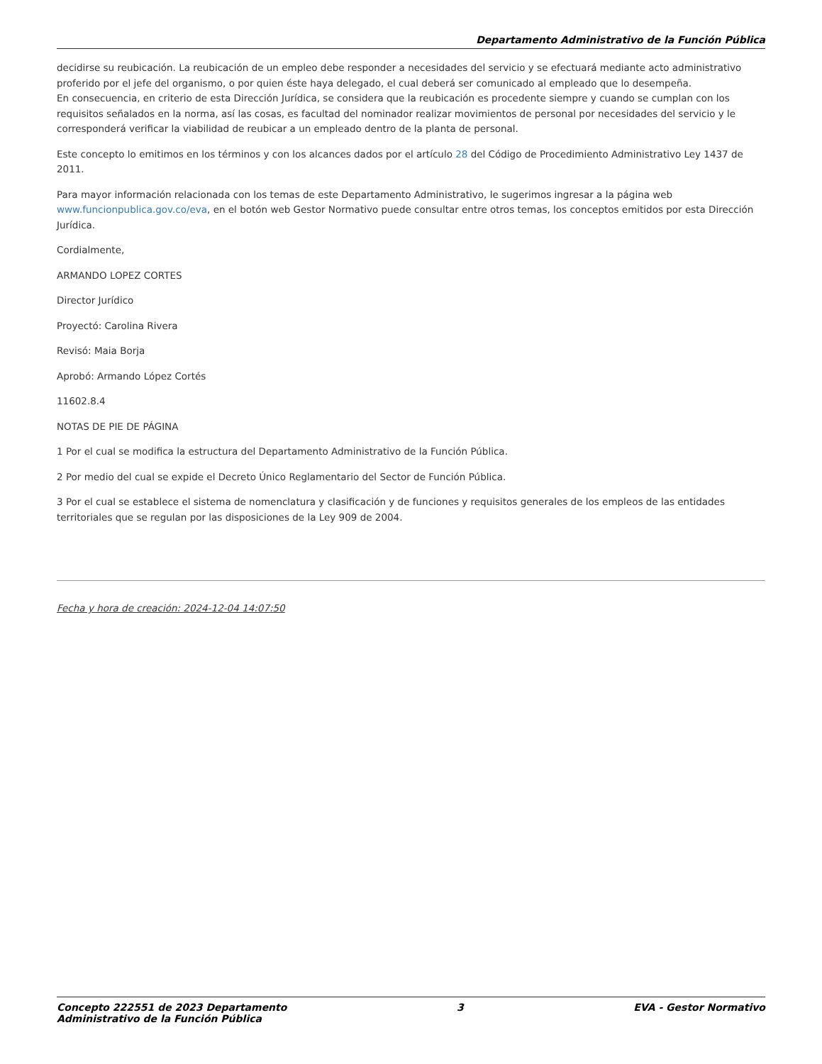Departamento Administrativo de la Función Pública
decidirse su reubicación. La reubicación de un empleo debe responder a necesidades del servicio y se efectuará mediante acto administrativo proferido por el jefe del organismo, o por quien éste haya delegado, el cual deberá ser comunicado al empleado que lo desempeña.
En consecuencia, en criterio de esta Dirección Jurídica, se considera que la reubicación es procedente siempre y cuando se cumplan con los requisitos señalados en la norma, así las cosas, es facultad del nominador realizar movimientos de personal por necesidades del servicio y le corresponderá verificar la viabilidad de reubicar a un empleado dentro de la planta de personal.
Este concepto lo emitimos en los términos y con los alcances dados por el artículo 28 del Código de Procedimiento Administrativo Ley 1437 de 2011.
Para mayor información relacionada con los temas de este Departamento Administrativo, le sugerimos ingresar a la página web www.funcionpublica.gov.co/eva, en el botón web Gestor Normativo puede consultar entre otros temas, los conceptos emitidos por esta Dirección Jurídica.
Cordialmente,
ARMANDO LOPEZ CORTES
Director Jurídico
Proyectó: Carolina Rivera
Revisó: Maia Borja
Aprobó: Armando López Cortés
11602.8.4
NOTAS DE PIE DE PÁGINA
1 Por el cual se modifica la estructura del Departamento Administrativo de la Función Pública.
2 Por medio del cual se expide el Decreto Único Reglamentario del Sector de Función Pública.
3 Por el cual se establece el sistema de nomenclatura y clasificación y de funciones y requisitos generales de los empleos de las entidades territoriales que se regulan por las disposiciones de la Ley 909 de 2004.
Fecha y hora de creación: 2024-12-04 14:07:50
Concepto 222551 de 2023 Departamento
Administrativo de la Función Pública
3 EVA - Gestor Normativo